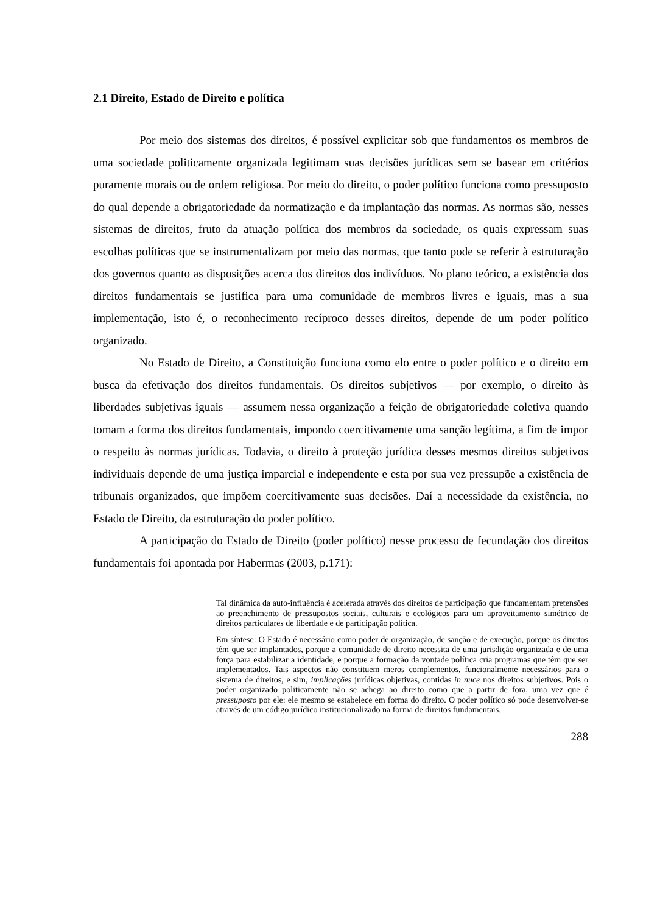2.1 Direito, Estado de Direito e política
Por meio dos sistemas dos direitos, é possível explicitar sob que fundamentos os membros de uma sociedade politicamente organizada legitimam suas decisões jurídicas sem se basear em critérios puramente morais ou de ordem religiosa. Por meio do direito, o poder político funciona como pressuposto do qual depende a obrigatoriedade da normatização e da implantação das normas. As normas são, nesses sistemas de direitos, fruto da atuação política dos membros da sociedade, os quais expressam suas escolhas políticas que se instrumentalizam por meio das normas, que tanto pode se referir à estruturação dos governos quanto as disposições acerca dos direitos dos indivíduos. No plano teórico, a existência dos direitos fundamentais se justifica para uma comunidade de membros livres e iguais, mas a sua implementação, isto é, o reconhecimento recíproco desses direitos, depende de um poder político organizado.
No Estado de Direito, a Constituição funciona como elo entre o poder político e o direito em busca da efetivação dos direitos fundamentais. Os direitos subjetivos — por exemplo, o direito às liberdades subjetivas iguais — assumem nessa organização a feição de obrigatoriedade coletiva quando tomam a forma dos direitos fundamentais, impondo coercitivamente uma sanção legítima, a fim de impor o respeito às normas jurídicas. Todavia, o direito à proteção jurídica desses mesmos direitos subjetivos individuais depende de uma justiça imparcial e independente e esta por sua vez pressupõe a existência de tribunais organizados, que impõem coercitivamente suas decisões. Daí a necessidade da existência, no Estado de Direito, da estruturação do poder político.
A participação do Estado de Direito (poder político) nesse processo de fecundação dos direitos fundamentais foi apontada por Habermas (2003, p.171):
Tal dinâmica da auto-influência é acelerada através dos direitos de participação que fundamentam pretensões ao preenchimento de pressupostos sociais, culturais e ecológicos para um aproveitamento simétrico de direitos particulares de liberdade e de participação política.
Em síntese: O Estado é necessário como poder de organização, de sanção e de execução, porque os direitos têm que ser implantados, porque a comunidade de direito necessita de uma jurisdição organizada e de uma força para estabilizar a identidade, e porque a formação da vontade política cria programas que têm que ser implementados. Tais aspectos não constituem meros complementos, funcionalmente necessários para o sistema de direitos, e sim, implicações jurídicas objetivas, contidas in nuce nos direitos subjetivos. Pois o poder organizado politicamente não se achega ao direito como que a partir de fora, uma vez que é pressuposto por ele: ele mesmo se estabelece em forma do direito. O poder político só pode desenvolver-se através de um código jurídico institucionalizado na forma de direitos fundamentais.
288